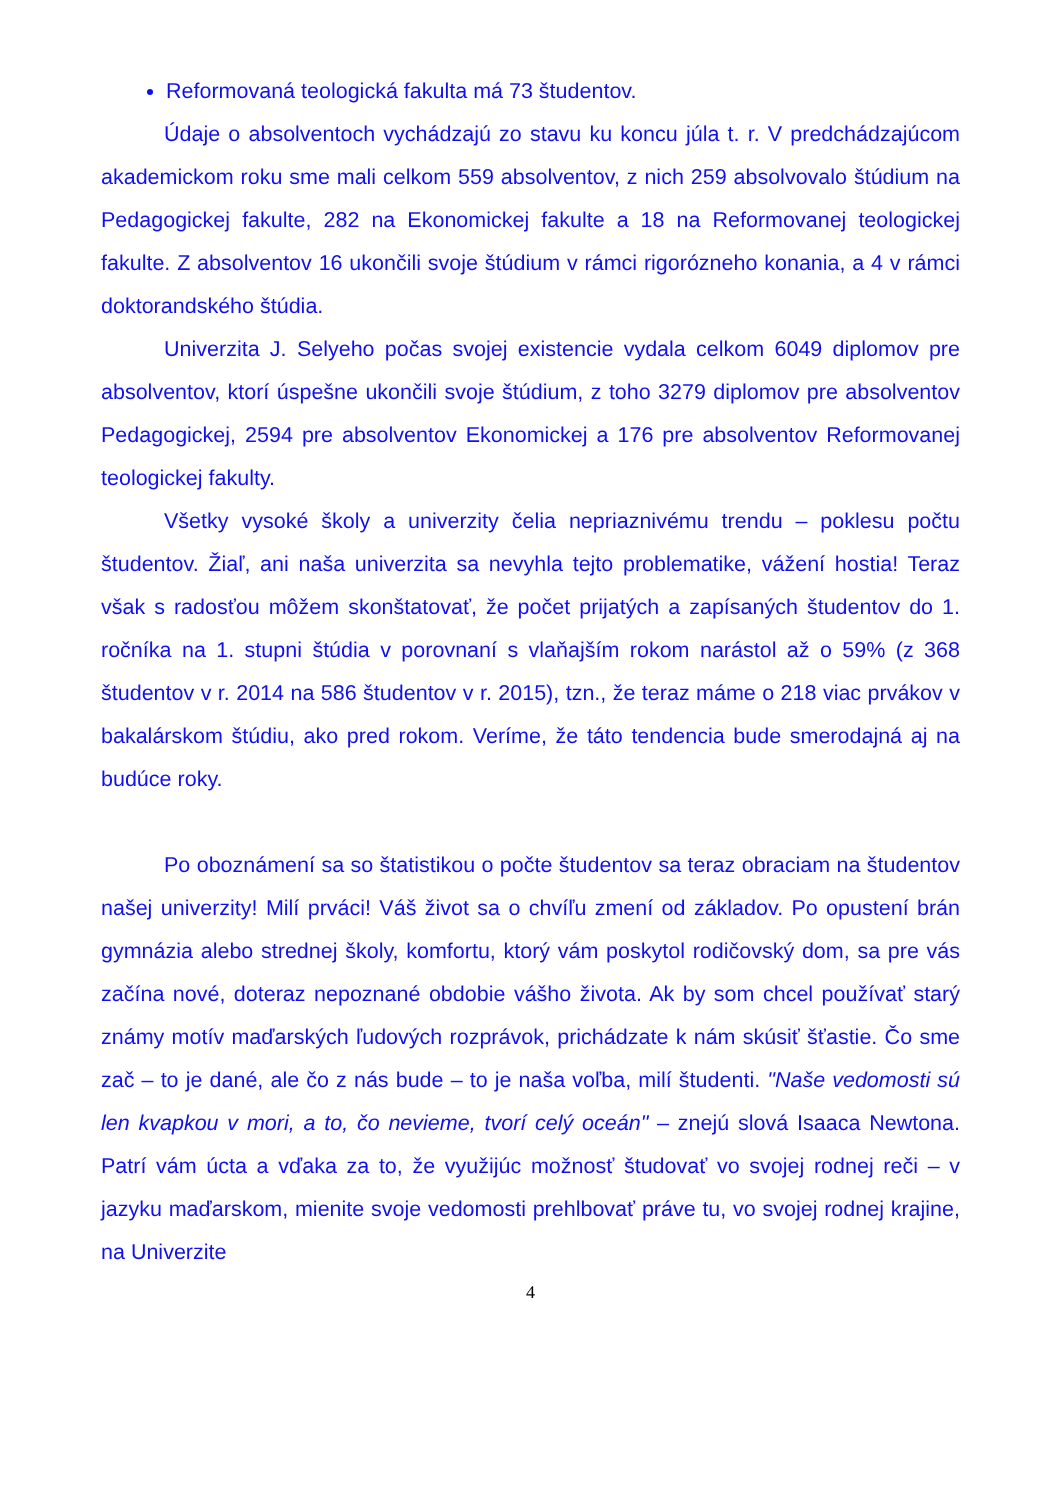Reformovaná teologická fakulta má 73 študentov.
Údaje o absolventoch vychádzajú zo stavu ku koncu júla t. r. V predchádzajúcom akademickom roku sme mali celkom 559 absolventov, z nich 259 absolvovalo štúdium na Pedagogickej fakulte, 282 na Ekonomickej fakulte a 18 na Reformovanej teologickej fakulte. Z absolventov 16 ukončili svoje štúdium v rámci rigorózneho konania, a 4 v rámci doktorandského štúdia.
Univerzita J. Selyeho počas svojej existencie vydala celkom 6049 diplomov pre absolventov, ktorí úspešne ukončili svoje štúdium, z toho 3279 diplomov pre absolventov Pedagogickej, 2594 pre absolventov Ekonomickej a 176 pre absolventov Reformovanej teologickej fakulty.
Všetky vysoké školy a univerzity čelia nepriaznivému trendu – poklesu počtu študentov. Žiaľ, ani naša univerzita sa nevyhla tejto problematike, vážení hostia! Teraz však s radosťou môžem skonštatovať, že počet prijatých a zapísaných študentov do 1. ročníka na 1. stupni štúdia v porovnaní s vlaňajším rokom narástol až o 59% (z 368 študentov v r. 2014 na 586 študentov v r. 2015), tzn., že teraz máme o 218 viac prvákov v bakalárskom štúdiu, ako pred rokom. Veríme, že táto tendencia bude smerodajná aj na budúce roky.
Po oboznámení sa so štatistikou o počte študentov sa teraz obraciam na študentov našej univerzity! Milí prváci! Váš život sa o chvíľu zmení od základov. Po opustení brán gymnázia alebo strednej školy, komfortu, ktorý vám poskytol rodičovský dom, sa pre vás začína nové, doteraz nepoznané obdobie vášho života. Ak by som chcel používať starý známy motív maďarských ľudových rozprávok, prichádzate k nám skúsiť šťastie. Čo sme zač – to je dané, ale čo z nás bude – to je naša voľba, milí študenti. "Naše vedomosti sú len kvapkou v mori, a to, čo nevieme, tvorí celý oceán" – znejú slová Isaaca Newtona. Patrí vám úcta a vďaka za to, že využijúc možnosť študovať vo svojej rodnej reči – v jazyku maďarskom, mienite svoje vedomosti prehlbovať práve tu, vo svojej rodnej krajine, na Univerzite
4